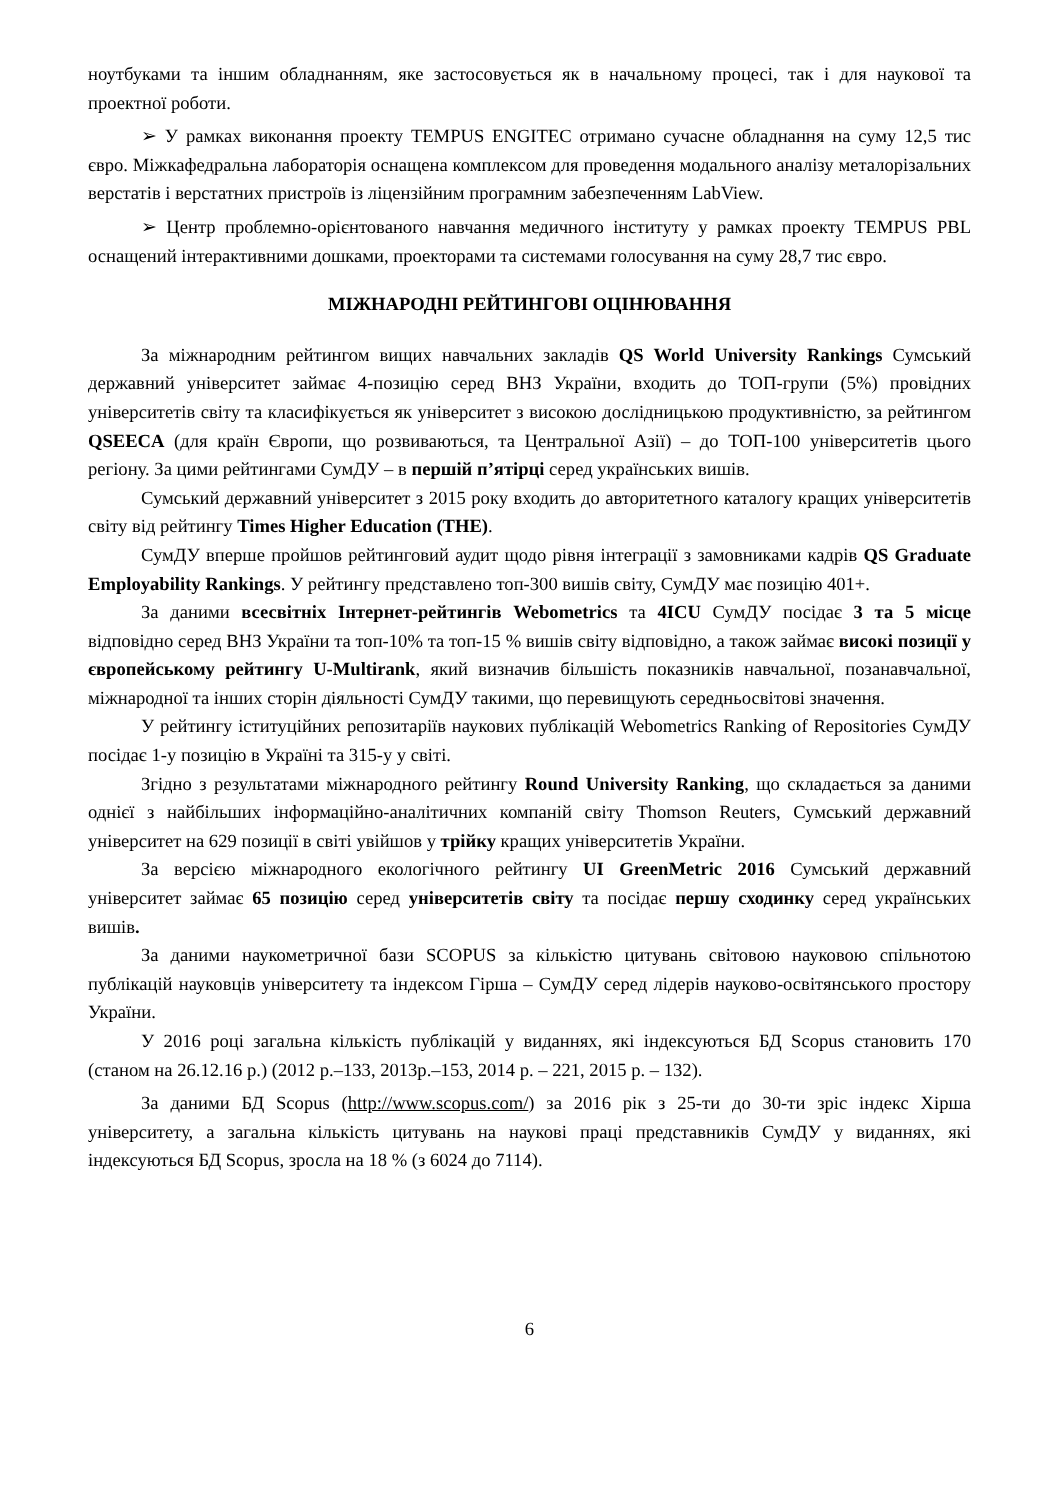ноутбуками та іншим обладнанням, яке застосовується як в начальному процесі, так і для наукової та проектної роботи.
➢ У рамках виконання проекту TEMPUS ENGITEC отримано сучасне обладнання на суму 12,5 тис євро. Міжкафедральна лабораторія оснащена комплексом для проведення модального аналізу металорізальних верстатів і верстатних пристроїв із ліцензійним програмним забезпеченням LabView.
➢ Центр проблемно-орієнтованого навчання медичного інституту у рамках проекту TEMPUS PBL оснащений інтерактивними дошками, проекторами та системами голосування на суму 28,7 тис євро.
МІЖНАРОДНІ РЕЙТИНГОВІ ОЦІНЮВАННЯ
За міжнародним рейтингом вищих навчальних закладів QS World University Rankings Сумський державний університет займає 4-позицію серед ВНЗ України, входить до ТОП-групи (5%) провідних університетів світу та класифікується як університет з високою дослідницькою продуктивністю, за рейтингом QSEECA (для країн Європи, що розвиваються, та Центральної Азії) – до ТОП-100 університетів цього регіону. За цими рейтингами СумДУ – в першій п’ятірці серед українських вишів.
Сумський державний університет з 2015 року входить до авторитетного каталогу кращих університетів світу від рейтингу Times Higher Education (THE).
СумДУ вперше пройшов рейтинговий аудит щодо рівня інтеграції з замовниками кадрів QS Graduate Employability Rankings. У рейтингу представлено топ-300 вишів світу, СумДУ має позицію 401+.
За даними всесвітніх Інтернет-рейтингів Webometrics та 4ICU СумДУ посідає 3 та 5 місце відповідно серед ВНЗ України та топ-10% та топ-15 % вишів світу відповідно, а також займає високі позиції у європейському рейтингу U-Multirank, який визначив більшість показників навчальної, позанавчальної, міжнародної та інших сторін діяльності СумДУ такими, що перевищують середньосвітові значення.
У рейтингу іституційних репозитаріїв наукових публікацій Webometrics Ranking of Repositories СумДУ посідає 1-у позицію в Україні та 315-у у світі.
Згідно з результатами міжнародного рейтингу Round University Ranking, що складається за даними однієї з найбільших інформаційно-аналітичних компаній світу Thomson Reuters, Сумський державний університет на 629 позиції в світі увійшов у трійку кращих університетів України.
За версією міжнародного екологічного рейтингу UI GreenMetric 2016 Сумський державний університет займає 65 позицію серед університетів світу та посідає першу сходинку серед українських вишів.
За даними наукометричної бази SCOPUS за кількістю цитувань світовою науковою спільнотою публікацій науковців університету та індексом Гірша – СумДУ серед лідерів науково-освітянського простору України.
У 2016 році загальна кількість публікацій у виданнях, які індексуються БД Scopus становить 170 (станом на 26.12.16 р.) (2012 р.–133, 2013р.–153, 2014 р. – 221, 2015 р. – 132).
За даними БД Scopus (http://www.scopus.com/) за 2016 рік з 25-ти до 30-ти зріс індекс Хірша університету, а загальна кількість цитувань на наукові праці представників СумДУ у виданнях, які індексуються БД Scopus, зросла на 18 % (з 6024 до 7114).
6